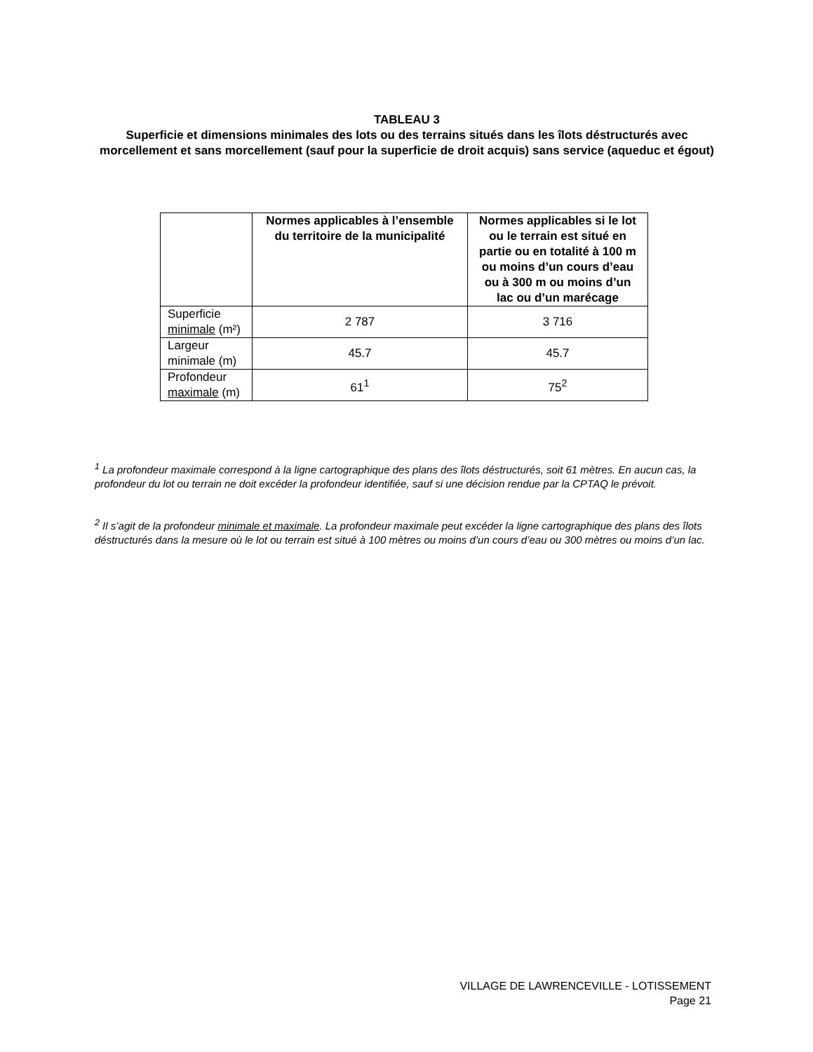TABLEAU 3
Superficie et dimensions minimales des lots ou des terrains situés dans les îlots déstructurés avec morcellement et sans morcellement (sauf pour la superficie de droit acquis) sans service (aqueduc et égout)
| | Normes applicables à l’ensemble du territoire de la municipalité | Normes applicables si le lot ou le terrain est situé en partie ou en totalité à 100 m ou moins d’un cours d’eau ou à 300 m ou moins d’un lac ou d’un marécage |
| --- | --- | --- |
| Superficie minimale (m²) | 2 787 | 3 716 |
| Largeur minimale (m) | 45.7 | 45.7 |
| Profondeur maximale (m) | 61<sup>1</sup> | 75<sup>2</sup> |
<sup>1</sup> La profondeur maximale correspond à la ligne cartographique des plans des îlots déstructurés, soit 61 mètres. En aucun cas, la profondeur du lot ou terrain ne doit excéder la profondeur identifiée, sauf si une décision rendue par la CPTAQ le prévoit.
<sup>2</sup> Il s’agit de la profondeur minimale et maximale. La profondeur maximale peut excéder la ligne cartographique des plans des îlots déstructurés dans la mesure où le lot ou terrain est situé à 100 mètres ou moins d’un cours d’eau ou 300 mètres ou moins d’un lac.
VILLAGE DE LAWRENCEVILLE - LOTISSEMENT
Page 21